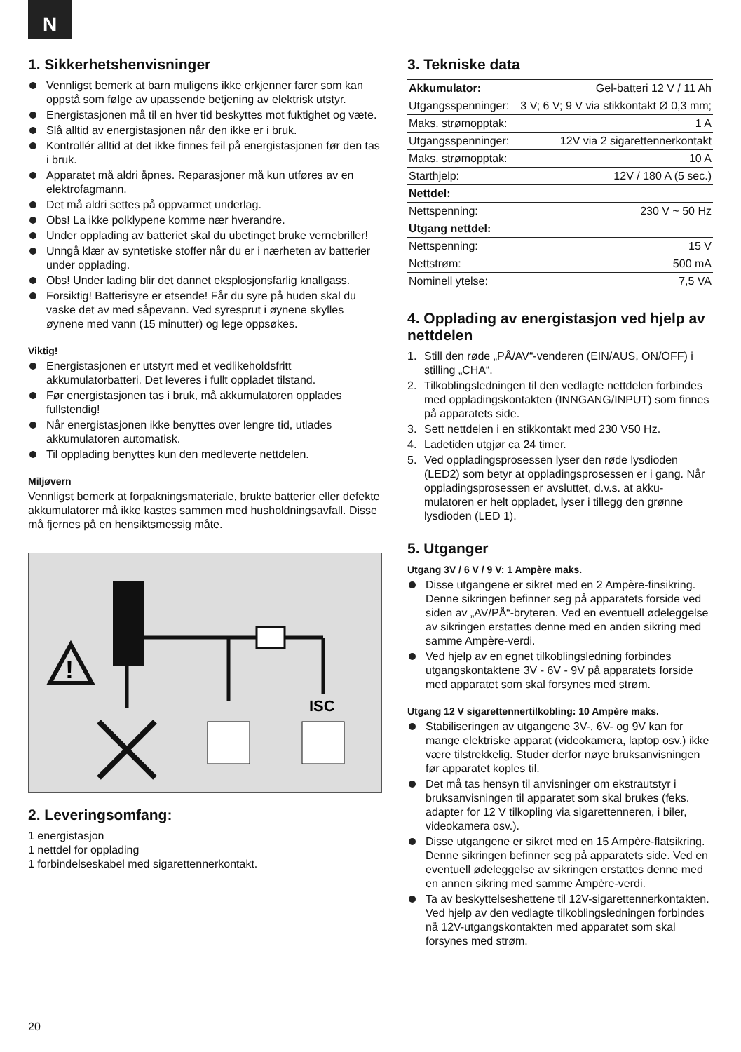N
1. Sikkerhetshenvisninger
Vennligst bemerk at barn muligens ikke erkjenner farer som kan oppstå som følge av upassende betjening av elektrisk utstyr.
Energistasjonen må til en hver tid beskyttes mot fuktighet og væte.
Slå alltid av energistasjonen når den ikke er i bruk.
Kontrollér alltid at det ikke finnes feil på energistasjonen før den tas i bruk.
Apparatet må aldri åpnes. Reparasjoner må kun utføres av en elektrofagmann.
Det må aldri settes på oppvarmet underlag.
Obs! La ikke polklypene komme nær hverandre.
Under opplading av batteriet skal du ubetinget bruke vernebriller!
Unngå klær av syntetiske stoffer når du er i nærheten av batterier under opplading.
Obs! Under lading blir det dannet eksplosjonsfarlig knallgass.
Forsiktig! Batterisyre er etsende! Får du syre på huden skal du vaske det av med såpevann. Ved syresprut i øynene skylles øynene med vann (15 minutter) og lege oppsøkes.
Viktig!
Energistasjonen er utstyrt med et vedlikeholdsfritt akkumulatorbatteri. Det leveres i fullt oppladet tilstand.
Før energistasjonen tas i bruk, må akkumulatoren opplades fullstendig!
Når energistasjonen ikke benyttes over lengre tid, utlades akkumulatoren automatisk.
Til opplading benyttes kun den medleverte nettdelen.
Miljøvern
Vennligst bemerk at forpakningsmateriale, brukte batterier eller defekte akkumulatorer må ikke kastes sammen med husholdningsavfall. Disse må fjernes på en hensiktsmessig måte.
!
ISC
2. Leveringsomfang:
1 energistasjon
1 nettdel for opplading
1 forbindelseskabel med sigarettennerkontakt.
3. Tekniske data
| Akkumulator: | Gel-batteri 12 V / 11 Ah |
| Utgangsspenninger: | 3 V; 6 V; 9 V via stikkontakt Ø 0,3 mm; |
| Maks. strømopptak: | 1 A |
| Utgangsspenninger: | 12V via 2 sigarettennerkontakt |
| Maks. strømopptak: | 10 A |
| Starthjelp: | 12V / 180 A (5 sec.) |
| Nettdel: | |
| Nettspenning: | 230 V ~ 50 Hz |
| Utgang nettdel: | |
| Nettspenning: | 15 V |
| Nettstrøm: | 500 mA |
| Nominell ytelse: | 7,5 VA |
4. Opplading av energistasjon ved hjelp av nettdelen
1. Still den røde „PÅ/AV“-venderen (EIN/AUS, ON/OFF) i stilling „CHA“.
2. Tilkoblingsledningen til den vedlagte nettdelen forbindes med oppladingskontakten (INNGANG/INPUT) som finnes på apparatets side.
3. Sett nettdelen i en stikkontakt med 230 V50 Hz.
4. Ladetiden utgjør ca 24 timer.
5. Ved oppladingsprosessen lyser den røde lysdioden (LED2) som betyr at oppladingsprosessen er i gang. Når oppladingsprosessen er avsluttet, d.v.s. at akku-mulatoren er helt oppladet, lyser i tillegg den grønne lysdioden (LED 1).
5. Utganger
Utgang 3V / 6 V / 9 V: 1 Ampère maks.
Disse utgangene er sikret med en 2 Ampère-finsikring. Denne sikringen befinner seg på apparatets forside ved siden av „AV/PÅ“-bryteren. Ved en eventuell ødeleggelse av sikringen erstattes denne med en anden sikring med samme Ampère-verdi.
Ved hjelp av en egnet tilkoblingsledning forbindes utgangskontaktene 3V - 6V - 9V på apparatets forside med apparatet som skal forsynes med strøm.
Utgang 12 V sigarettennertilkobling: 10 Ampère maks.
Stabiliseringen av utgangene 3V-, 6V- og 9V kan for mange elektriske apparat (videokamera, laptop osv.) ikke være tilstrekkelig. Studer derfor nøye bruksanvisningen før apparatet koples til.
Det må tas hensyn til anvisninger om ekstrautstyr i bruksanvisningen til apparatet som skal brukes (feks. adapter for 12 V tilkopling via sigarettenneren, i biler, videokamera osv.).
Disse utgangene er sikret med en 15 Ampère-flatsikring. Denne sikringen befinner seg på apparatets side. Ved en eventuell ødeleggelse av sikringen erstattes denne med en annen sikring med samme Ampère-verdi.
Ta av beskyttelseshettene til 12V-sigarettennerkontakten. Ved hjelp av den vedlagte tilkoblingsledningen forbindes nå 12V-utgangskontakten med apparatet som skal forsynes med strøm.
20